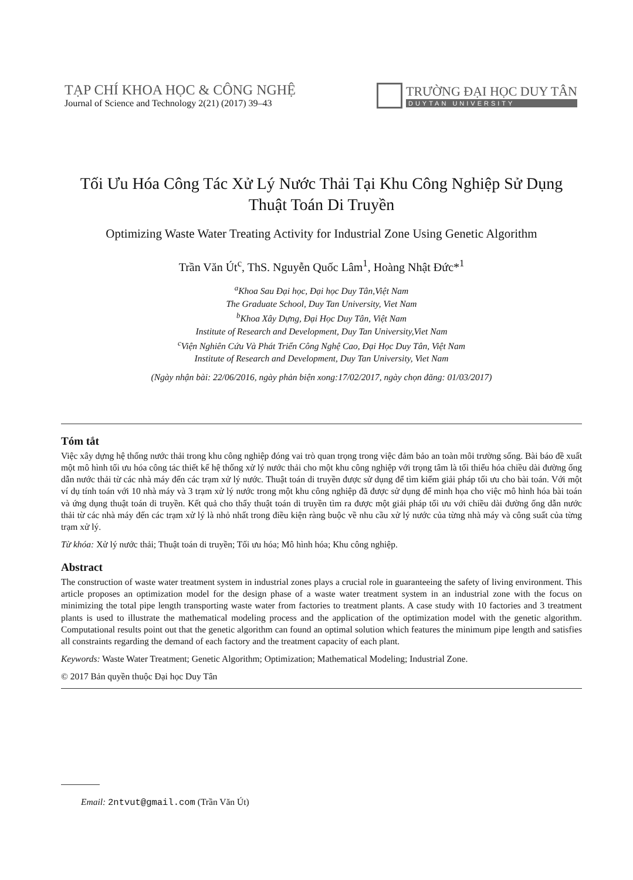TẠP CHÍ KHOA HỌC & CÔNG NGHỆ
Journal of Science and Technology 2(21) (2017) 39–43
TRƯỜNG ĐẠI HỌC DUY TÂN
DUYTAN UNIVERSITY
Tối Ưu Hóa Công Tác Xử Lý Nước Thải Tại Khu Công Nghiệp Sử Dụng Thuật Toán Di Truyền
Optimizing Waste Water Treating Activity for Industrial Zone Using Genetic Algorithm
Trần Văn Út<sup>c</sup>, ThS. Nguyễn Quốc Lâm<sup>1</sup>, Hoàng Nhật Đức*<sup>1</sup>
<sup>a</sup> Khoa Sau Đại học, Đại học Duy Tân,Việt Nam
The Graduate School, Duy Tan University, Viet Nam
<sup>b</sup> Khoa Xây Dựng, Đại Học Duy Tân, Việt Nam
Institute of Research and Development, Duy Tan University,Viet Nam
<sup>c</sup> Viện Nghiên Cứu Và Phát Triển Công Nghệ Cao, Đại Học Duy Tân, Việt Nam
Institute of Research and Development, Duy Tan University, Viet Nam
(Ngày nhận bài: 22/06/2016, ngày phản biện xong:17/02/2017, ngày chọn đăng: 01/03/2017)
Tóm tắt
Việc xây dựng hệ thống nước thải trong khu công nghiệp đóng vai trò quan trọng trong việc đảm bảo an toàn môi trường sống. Bài báo đề xuất một mô hình tối ưu hóa công tác thiết kế hệ thống xử lý nước thải cho một khu công nghiệp với trọng tâm là tối thiểu hóa chiều dài đường ống dẫn nước thải từ các nhà máy đến các trạm xử lý nước. Thuật toán di truyền được sử dụng để tìm kiếm giải pháp tối ưu cho bài toán. Với một ví dụ tính toán với 10 nhà máy và 3 trạm xử lý nước trong một khu công nghiệp đã được sử dụng để minh họa cho việc mô hình hóa bài toán và ứng dụng thuật toán di truyền. Kết quả cho thấy thuật toán di truyền tìm ra được một giải pháp tối ưu với chiều dài đường ống dẫn nước thải từ các nhà máy đến các trạm xử lý là nhỏ nhất trong điều kiện ràng buộc về nhu cầu xử lý nước của từng nhà máy và công suất của từng trạm xử lý.
Từ khóa: Xử lý nước thải; Thuật toán di truyền; Tối ưu hóa; Mô hình hóa; Khu công nghiệp.
Abstract
The construction of waste water treatment system in industrial zones plays a crucial role in guaranteeing the safety of living environment. This article proposes an optimization model for the design phase of a waste water treatment system in an industrial zone with the focus on minimizing the total pipe length transporting waste water from factories to treatment plants. A case study with 10 factories and 3 treatment plants is used to illustrate the mathematical modeling process and the application of the optimization model with the genetic algorithm. Computational results point out that the genetic algorithm can found an optimal solution which features the minimum pipe length and satisfies all constraints regarding the demand of each factory and the treatment capacity of each plant.
Keywords: Waste Water Treatment; Genetic Algorithm; Optimization; Mathematical Modeling; Industrial Zone.
© 2017 Bản quyền thuộc Đại học Duy Tân
Email: 2ntvut@gmail.com (Trần Văn Út)